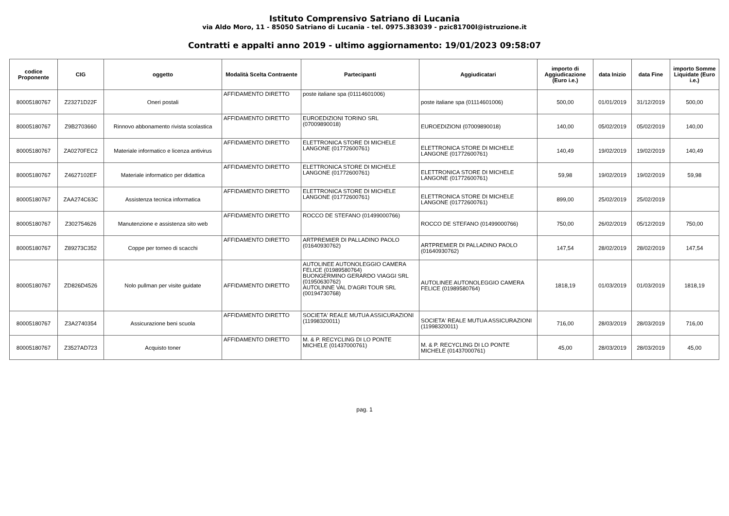Istituto Comprensivo Satriano di Lucania
via Aldo Moro, 11 - 85050 Satriano di Lucania - tel. 0975.383039 - pzic81700l@istruzione.it
Contratti e appalti anno 2019 - ultimo aggiornamento: 19/01/2023 09:58:07
| codice Proponente | CIG | oggetto | Modalità Scelta Contraente | Partecipanti | Aggiudicatari | importo di Aggiudicazione (Euro i.e.) | data Inizio | data Fine | importo Somme Liquidate (Euro i.e.) |
| --- | --- | --- | --- | --- | --- | --- | --- | --- | --- |
| 80005180767 | Z23271D22F | Oneri postali | AFFIDAMENTO DIRETTO | poste italiane spa (01114601006) | poste italiane spa (01114601006) | 500,00 | 01/01/2019 | 31/12/2019 | 500,00 |
| 80005180767 | Z9B2703660 | Rinnovo abbonamento rivista scolastica | AFFIDAMENTO DIRETTO | EUROEDIZIONI TORINO SRL (07009890018) | EUROEDIZIONI (07009890018) | 140,00 | 05/02/2019 | 05/02/2019 | 140,00 |
| 80005180767 | ZA0270FEC2 | Materiale informatico e licenza antivirus | AFFIDAMENTO DIRETTO | ELETTRONICA STORE DI MICHELE LANGONE (01772600761) | ELETTRONICA STORE DI MICHELE LANGONE (01772600761) | 140,49 | 19/02/2019 | 19/02/2019 | 140,49 |
| 80005180767 | Z4627102EF | Materiale informatico per didattica | AFFIDAMENTO DIRETTO | ELETTRONICA STORE DI MICHELE LANGONE (01772600761) | ELETTRONICA STORE DI MICHELE LANGONE (01772600761) | 59,98 | 19/02/2019 | 19/02/2019 | 59,98 |
| 80005180767 | ZAA274C63C | Assistenza tecnica informatica | AFFIDAMENTO DIRETTO | ELETTRONICA STORE DI MICHELE LANGONE (01772600761) | ELETTRONICA STORE DI MICHELE LANGONE (01772600761) | 899,00 | 25/02/2019 | 25/02/2019 | |
| 80005180767 | Z302754626 | Manutenzione e assistenza sito web | AFFIDAMENTO DIRETTO | ROCCO DE STEFANO (01499000766) | ROCCO DE STEFANO (01499000766) | 750,00 | 26/02/2019 | 05/12/2019 | 750,00 |
| 80005180767 | Z89273C352 | Coppe per torneo di scacchi | AFFIDAMENTO DIRETTO | ARTPREMIER DI PALLADINO PAOLO (01640930762) | ARTPREMIER DI PALLADINO PAOLO (01640930762) | 147,54 | 28/02/2019 | 28/02/2019 | 147,54 |
| 80005180767 | ZD826D4526 | Nolo pullman per visite guidate | AFFIDAMENTO DIRETTO | AUTOLINEE AUTONOLEGGIO CAMERA FELICE (01989580764) BUONGERMINO GERARDO VIAGGI SRL (01950630762) AUTOLINNE VAL D'AGRI TOUR SRL (00194730768) | AUTOLINEE AUTONOLEGGIO CAMERA FELICE (01989580764) | 1818,19 | 01/03/2019 | 01/03/2019 | 1818,19 |
| 80005180767 | Z3A2740354 | Assicurazione beni scuola | AFFIDAMENTO DIRETTO | SOCIETA' REALE MUTUA ASSICURAZIONI (11998320011) | SOCIETA' REALE MUTUA ASSICURAZIONI (11998320011) | 716,00 | 28/03/2019 | 28/03/2019 | 716,00 |
| 80005180767 | Z3527AD723 | Acquisto toner | AFFIDAMENTO DIRETTO | M. & P. RECYCLING DI LO PONTE MICHELE (01437000761) | M. & P. RECYCLING DI LO PONTE MICHELE (01437000761) | 45,00 | 28/03/2019 | 28/03/2019 | 45,00 |
pag. 1